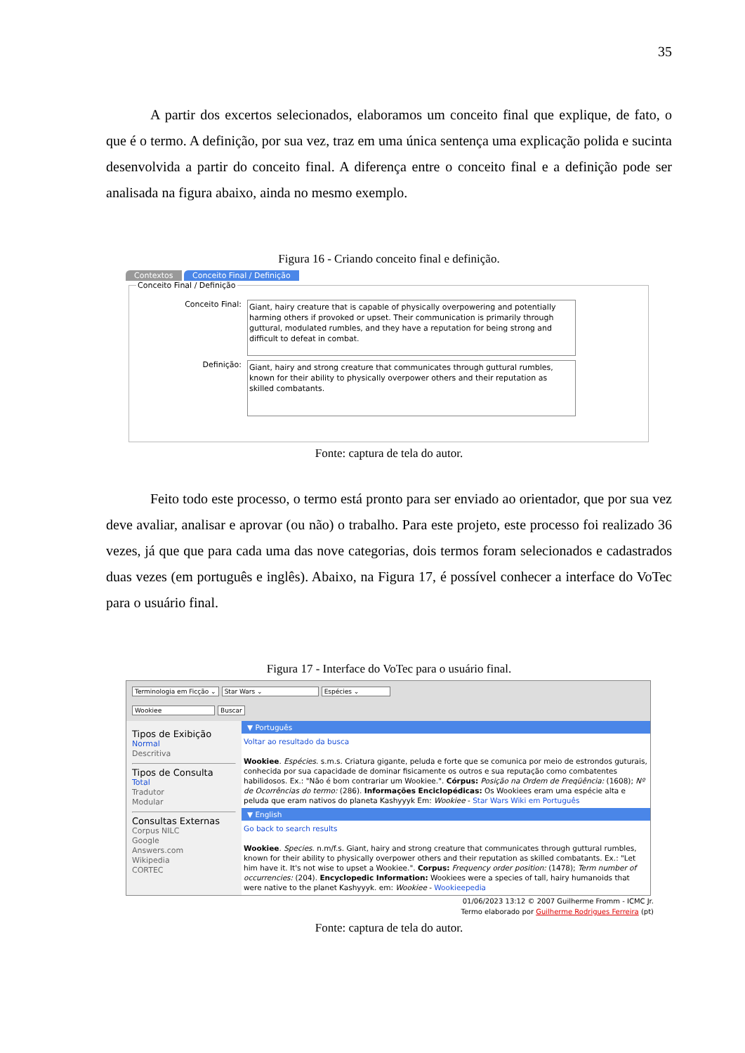35
A partir dos excertos selecionados, elaboramos um conceito final que explique, de fato, o que é o termo. A definição, por sua vez, traz em uma única sentença uma explicação polida e sucinta desenvolvida a partir do conceito final. A diferença entre o conceito final e a definição pode ser analisada na figura abaixo, ainda no mesmo exemplo.
Figura 16 - Criando conceito final e definição.
Contextos Conceito Final / Definição
Conceito Final / Definição
Conceito Final:
Giant, hairy creature that is capable of physically overpowering and potentially harming others if provoked or upset. Their communication is primarily through guttural, modulated rumbles, and they have a reputation for being strong and difficult to defeat in combat.
Definição:
Giant, hairy and strong creature that communicates through guttural rumbles, known for their ability to physically overpower others and their reputation as skilled combatants.
Fonte: captura de tela do autor.
Feito todo este processo, o termo está pronto para ser enviado ao orientador, que por sua vez deve avaliar, analisar e aprovar (ou não) o trabalho. Para este projeto, este processo foi realizado 36 vezes, já que que para cada uma das nove categorias, dois termos foram selecionados e cadastrados duas vezes (em português e inglês). Abaixo, na Figura 17, é possível conhecer a interface do VoTec para o usuário final.
Figura 17 - Interface do VoTec para o usuário final.
Terminologia em Ficção ⌄ Star Wars ⌄ Espécies ⌄
Wookiee Buscar
Tipos de Exibição
Normal
Descritiva
Tipos de Consulta
Total
Tradutor
Modular
Consultas Externas
Corpus NILC
Google
Answers.com
Wikipedia
CORTEC
▼ Português
Voltar ao resultado da busca
Wookiee. Espécies. s.m.s. Criatura gigante, peluda e forte que se comunica por meio de estrondos guturais, conhecida por sua capacidade de dominar fisicamente os outros e sua reputação como combatentes habilidosos. Ex.: "Não é bom contrariar um Wookiee.". Córpus: Posição na Ordem de Freqüência: (1608); Nº de Ocorrências do termo: (286). Informações Enciclopédicas: Os Wookiees eram uma espécie alta e peluda que eram nativos do planeta Kashyyyk Em: Wookiee - Star Wars Wiki em Português
▼ English
Go back to search results
Wookiee. Species. n.m/f.s. Giant, hairy and strong creature that communicates through guttural rumbles, known for their ability to physically overpower others and their reputation as skilled combatants. Ex.: "Let him have it. It's not wise to upset a Wookiee.". Corpus: Frequency order position: (1478); Term number of occurrencies: (204). Encyclopedic Information: Wookiees were a species of tall, hairy humanoids that were native to the planet Kashyyyk. em: Wookiee - Wookieepedia
01/06/2023 13:12 © 2007 Guilherme Fromm - ICMC Jr.
Termo elaborado por Guilherme Rodrigues Ferreira (pt)
Fonte: captura de tela do autor.